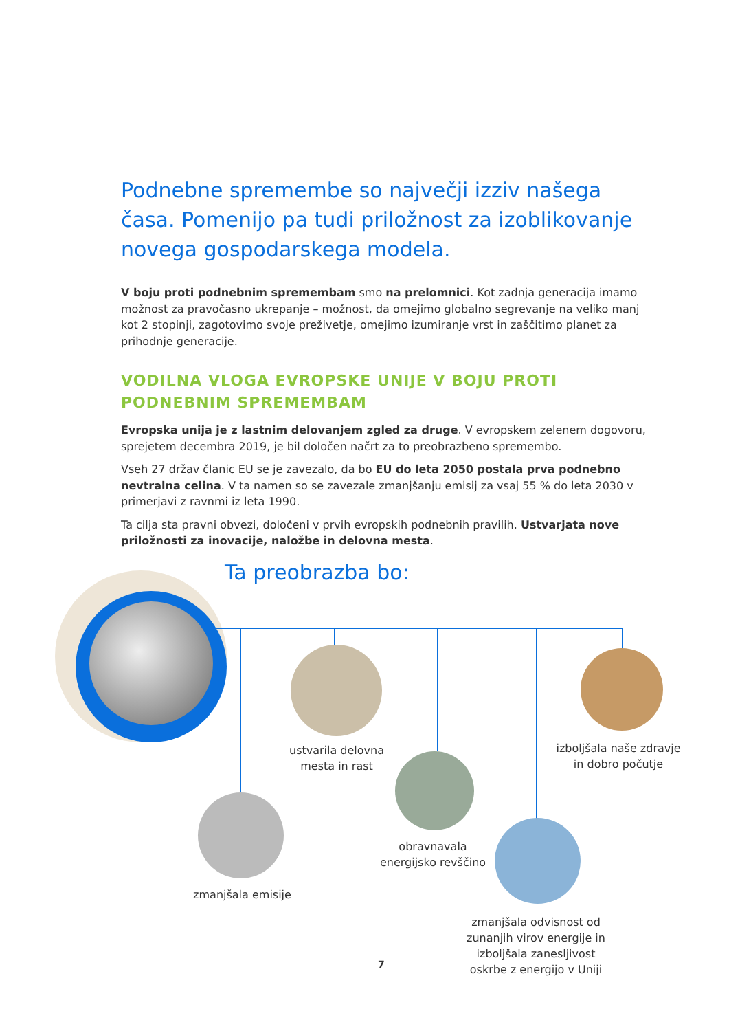Podnebne spremembe so največji izziv našega časa. Pomenijo pa tudi priložnost za izoblikovanje novega gospodarskega modela.
V boju proti podnebnim spremembam smo na prelomnici. Kot zadnja generacija imamo možnost za pravočasno ukrepanje – možnost, da omejimo globalno segrevanje na veliko manj kot 2 stopinji, zagotovimo svoje preživetje, omejimo izumiranje vrst in zaščitimo planet za prihodnje generacije.
VODILNA VLOGA EVROPSKE UNIJE V BOJU PROTI PODNEBNIM SPREMEMBAM
Evropska unija je z lastnim delovanjem zgled za druge. V evropskem zelenem dogovoru, sprejetem decembra 2019, je bil določen načrt za to preobrazbeno spremembo.
Vseh 27 držav članic EU se je zavezalo, da bo EU do leta 2050 postala prva podnebno nevtralna celina. V ta namen so se zavezale zmanjšanju emisij za vsaj 55 % do leta 2030 v primerjavi z ravnmi iz leta 1990.
Ta cilja sta pravni obvezi, določeni v prvih evropskih podnebnih pravilih. Ustvarjata nove priložnosti za inovacije, naložbe in delovna mesta.
Ta preobrazba bo:
ustvarila delovna mesta in rast
izboljšala naše zdravje in dobro počutje
zmanjšala emisije
obravnavala energijsko revščino
zmanjšala odvisnost od zunanjih virov energije in izboljšala zanesljivost oskrbe z energijo v Uniji
7